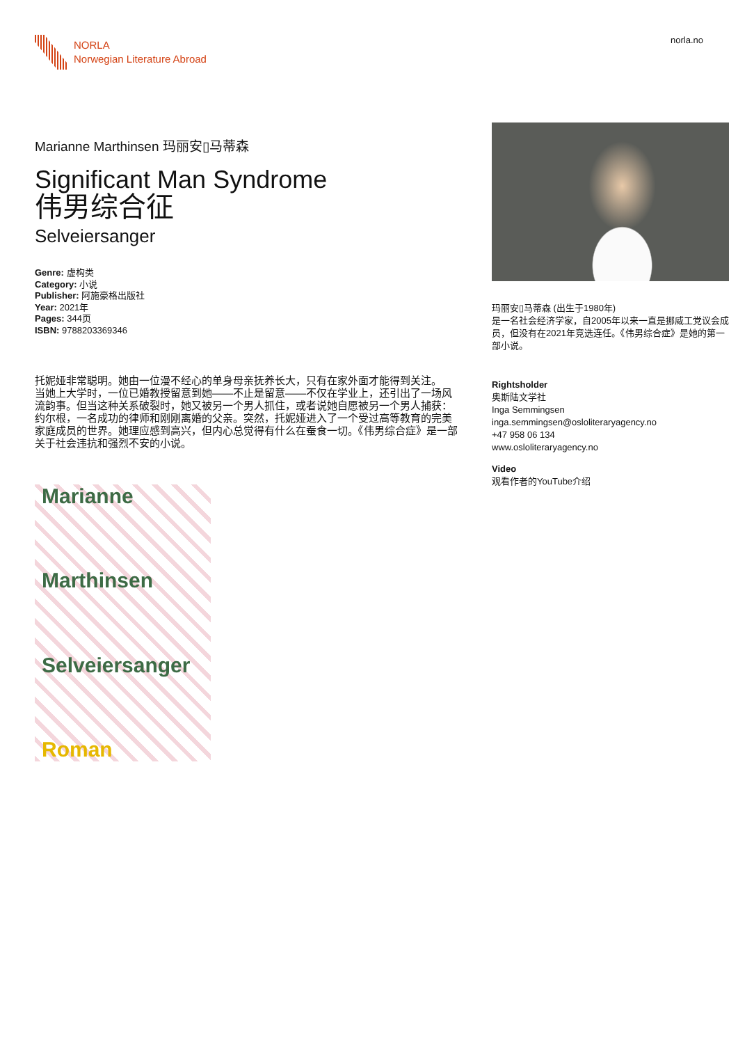NORLA
Norwegian Literature Abroad
norla.no
Marianne Marthinsen 玛丽安▯马蒂森
Significant Man Syndrome
伟男综合征
Selveiersanger
Genre: 虚构类
Category: 小说
Publisher: 阿施豪格出版社
Year: 2021年
Pages: 344页
ISBN: 9788203369346
托妮娅非常聪明。她由一位漫不经心的单身母亲抚养长大，只有在家外面才能得到关注。
当她上大学时，一位已婚教授留意到她——不止是留意——不仅在学业上，还引出了一场风流韵事。但当这种关系破裂时，她又被另一个男人抓住，或者说她自愿被另一个男人捕获：约尔根，一名成功的律师和刚刚离婚的父亲。突然，托妮娅进入了一个受过高等教育的完美家庭成员的世界。她理应感到高兴，但内心总觉得有什么在蚕食一切。《伟男综合症》是一部关于社会违抗和强烈不安的小说。
Marianne
Marthinsen
Selveiersanger
Roman
玛丽安▯马蒂森 (出生于1980年)
是一名社会经济学家，自2005年以来一直是挪威工党议会成员，但没有在2021年竞选连任。《伟男综合症》是她的第一部小说。
Rightsholder
奥斯陆文学社
Inga Semmingsen
inga.semmingsen@osloliteraryagency.no
+47 958 06 134
www.osloliteraryagency.no
Video
观看作者的YouTube介绍